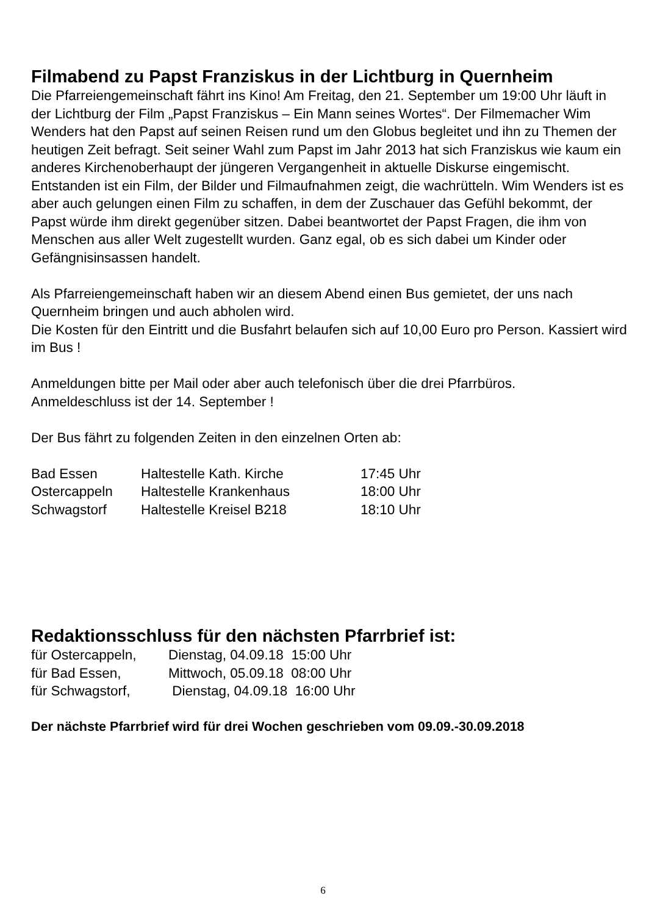Filmabend zu Papst Franziskus in der Lichtburg in Quernheim
Die Pfarreiengemeinschaft fährt ins Kino! Am Freitag, den 21. September um 19:00 Uhr läuft in der Lichtburg der Film „Papst Franziskus – Ein Mann seines Wortes“. Der Filmemacher Wim Wenders hat den Papst auf seinen Reisen rund um den Globus begleitet und ihn zu Themen der heutigen Zeit befragt. Seit seiner Wahl zum Papst im Jahr 2013 hat sich Franziskus wie kaum ein anderes Kirchenoberhaupt der jüngeren Vergangenheit in aktuelle Diskurse eingemischt. Entstanden ist ein Film, der Bilder und Filmaufnahmen zeigt, die wachrütteln. Wim Wenders ist es aber auch gelungen einen Film zu schaffen, in dem der Zuschauer das Gefühl bekommt, der Papst würde ihm direkt gegenüber sitzen. Dabei beantwortet der Papst Fragen, die ihm von Menschen aus aller Welt zugestellt wurden. Ganz egal, ob es sich dabei um Kinder oder Gefängnisinsassen handelt.
Als Pfarreiengemeinschaft haben wir an diesem Abend einen Bus gemietet, der uns nach Quernheim bringen und auch abholen wird.
Die Kosten für den Eintritt und die Busfahrt belaufen sich auf 10,00 Euro pro Person. Kassiert wird im Bus !
Anmeldungen bitte per Mail oder aber auch telefonisch über die drei Pfarrbüros.
Anmeldeschluss ist der 14. September !
Der Bus fährt zu folgenden Zeiten in den einzelnen Orten ab:
| Bad Essen | Haltestelle Kath. Kirche | 17:45 Uhr |
| Ostercappeln | Haltestelle Krankenhaus | 18:00 Uhr |
| Schwagstorf | Haltestelle Kreisel B218 | 18:10 Uhr |
Redaktionsschluss für den nächsten Pfarrbrief ist:
| für Ostercappeln, | Dienstag, 04.09.18 15:00 Uhr |
| für Bad Essen, | Mittwoch, 05.09.18 08:00 Uhr |
| für Schwagstorf, | Dienstag, 04.09.18 16:00 Uhr |
Der nächste Pfarrbrief wird für drei Wochen geschrieben vom 09.09.-30.09.2018
6